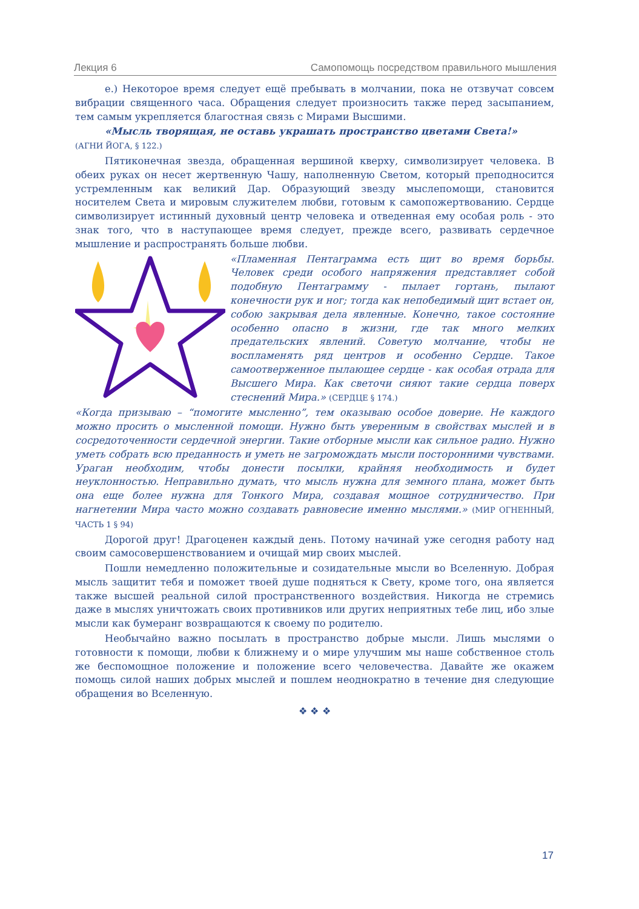Лекция 6 Самопомощь посредством правильного мышления
е.) Некоторое время следует ещё пребывать в молчании, пока не отзвучат совсем вибрации священного часа. Обращения следует произносить также перед засыпанием, тем самым укрепляется благостная связь с Мирами Высшими.
«Мысль творящая, не оставь украшать пространство цветами Света!»
(АГНИ ЙОГА, § 122.)
Пятиконечная звезда, обращенная вершиной кверху, символизирует человека. В обеих руках он несет жертвенную Чашу, наполненную Светом, который преподносится устремленным как великий Дар. Образующий звезду мыслепомощи, становится носителем Света и мировым служителем любви, готовым к самопожертвованию. Сердце символизирует истинный духовный центр человека и отведенная ему особая роль - это знак того, что в наступающее время следует, прежде всего, развивать сердечное мышление и распространять больше любви.
«Пламенная Пентаграмма есть щит во время борьбы. Человек среди особого напряжения представляет собой подобную Пентаграмму - пылает гортань, пылают конечности рук и ног; тогда как непобедимый щит встает он, собою закрывая дела явленные. Конечно, такое состояние особенно опасно в жизни, где так много мелких предательских явлений. Советую молчание, чтобы не воспламенять ряд центров и особенно Сердце. Такое самоотверженное пылающее сердце - как особая отрада для Высшего Мира. Как светочи сияют такие сердца поверх стеснений Мира.» (СЕРДЦЕ § 174.)
«Когда призываю – “помогите мысленно”, тем оказываю особое доверие. Не каждого можно просить о мысленной помощи. Нужно быть уверенным в свойствах мыслей и в сосредоточенности сердечной энергии. Такие отборные мысли как сильное радио. Нужно уметь собрать всю преданность и уметь не загромождать мысли посторонними чувствами. Ураган необходим, чтобы донести посылки, крайняя необходимость и будет неуклонностью. Неправильно думать, что мысль нужна для земного плана, может быть она еще более нужна для Тонкого Мира, создавая мощное сотрудничество. При нагнетении Мира часто можно создавать равновесие именно мыслями.» (МИР ОГНЕННЫЙ, ЧАСТЬ 1 § 94)
Дорогой друг! Драгоценен каждый день. Потому начинай уже сегодня работу над своим самосовершенствованием и очищай мир своих мыслей.
Пошли немедленно положительные и созидательные мысли во Вселенную. Добрая мысль защитит тебя и поможет твоей душе подняться к Свету, кроме того, она является также высшей реальной силой пространственного воздействия. Никогда не стремись даже в мыслях уничтожать своих противников или других неприятных тебе лиц, ибо злые мысли как бумеранг возвращаются к своему по родителю.
Необычайно важно посылать в пространство добрые мысли. Лишь мыслями о готовности к помощи, любви к ближнему и о мире улучшим мы наше собственное столь же беспомощное положение и положение всего человечества. Давайте же окажем помощь силой наших добрых мыслей и пошлем неоднократно в течение дня следующие обращения во Вселенную.
❖ ❖ ❖
17